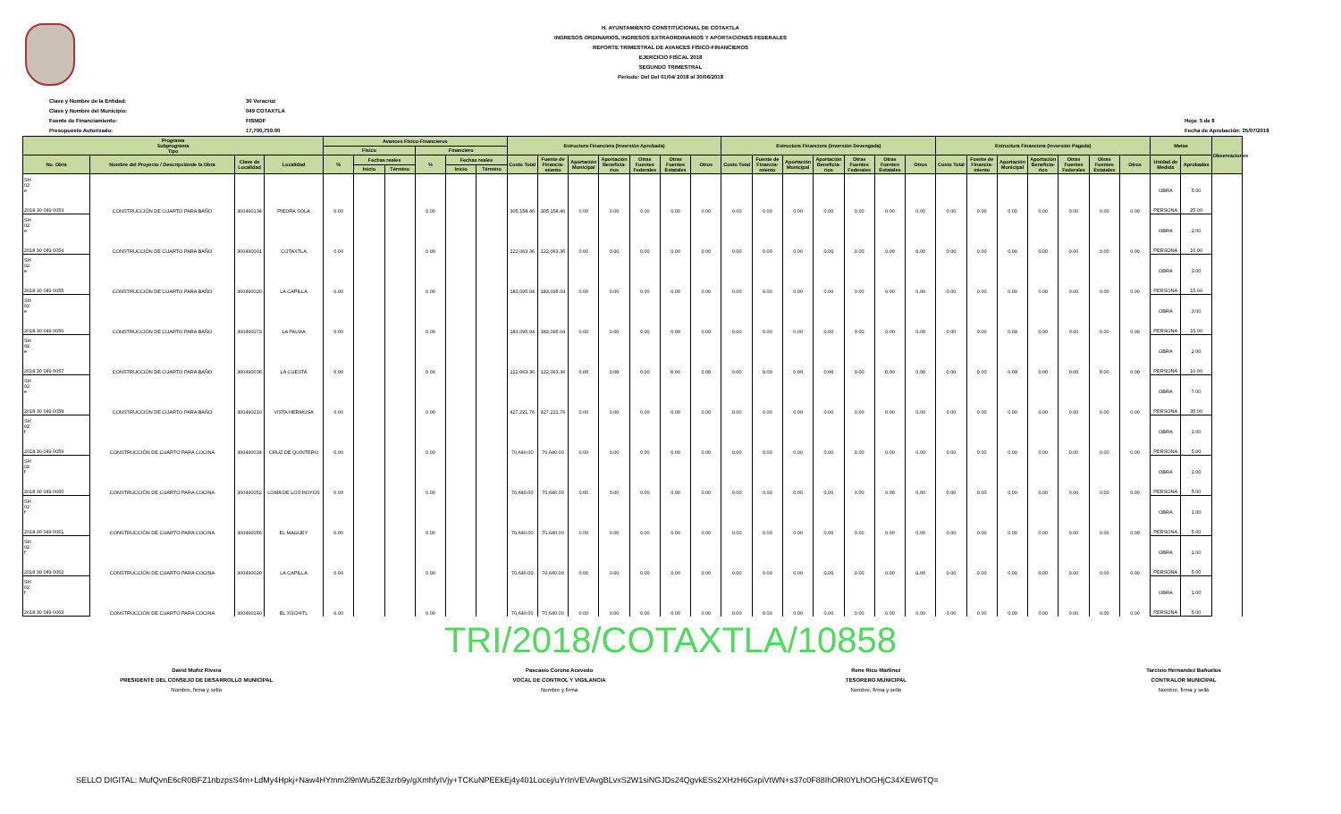H. AYUNTAMIENTO CONSTITUCIONAL DE COTAXTLA
INGRESOS ORDINARIOS, INGRESOS EXTRAORDINARIOS Y APORTACIONES FEDERALES
REPORTE TRIMESTRAL DE AVANCES FÍSICO-FINANCIEROS
EJERCICIO FISCAL 2018
SEGUNDO TRIMESTRAL
Periodo: Del Del 01/04/ 2018 al 30/06/2018
Clave y Nombre de la Entidad:
Clave y Nombre del Municipio:
Fuente de Financiamiento:
Presupuesto Autorizado:
30 Veracruz
049 COTAXTLA
FISMDF
17,700,759.00
Hoja: 5 de 8
Fecha de Aprobación: 25/07/2018
| Programa Subprograma Tipo | | | | Avances Físico-Financieros | | | | | | Estructura Financiera (Inversión Aprobada) | | | | | | | Estructura Financiera (Inversión Devengada) | | | | | | | Estructura Financiera (Inversión Pagada) | | | | | | | Metas | | Observaciones |
| --- | --- | --- | --- | --- | --- | --- | --- | --- | --- | --- | --- | --- | --- | --- | --- | --- | --- | --- | --- | --- | --- | --- | --- | --- | --- | --- | --- | --- | --- | --- | --- | --- | --- |
| | | | | Físico | | | Financiero | | | | | | | | | | | | | | | | | | | | | | | | | | |
| No. Obra | Nombre del Proyecto / Descripciónde la Obra | Clave de Localidad | Localidad | % | Fechas reales | | % | Fechas reales | | Costo Total | Fuente de Financia-miento | Aportación Municipal | Aportación Beneficia-rios | Otras Fuentes Federales | Otras Fuentes Estatales | Otros | Costo Total | Fuente de Financia-miento | Aportación Municipal | Aportación Beneficia-rios | Otras Fuentes Federales | Otras Fuentes Estatales | Otros | Costo Total | Fuente de Financia-miento | Aportación Municipal | Aportación Beneficia-rios | Otras Fuentes Federales | Otras Fuentes Estatales | Otros | Unidad de Medida | Aprobadas | |
| | | | | | Inicio | Término | | Inicio | Término | | | | | | | | | | | | | | | | | | | | | | | | |
| SH 02 e | CONSTRUCCIÓN DE CUARTO PARA BAÑO | 300490134 | PIEDRA SOLA | 0.00 | | | 0.00 | | | 305,158.40 | 305,158.40 | 0.00 | 0.00 | 0.00 | 0.00 | 0.00 | 0.00 | 0.00 | 0.00 | 0.00 | 0.00 | 0.00 | 0.00 | 0.00 | 0.00 | 0.00 | 0.00 | 0.00 | 0.00 | 0.00 | OBRA | 5.00 | |
| 2018 30 049 0053 | | | | | | | | | | | | | | | | | | | | | | | | | | | | | | | PERSONA | 25.00 | |
| SH 02 e | CONSTRUCCIÓN DE CUARTO PARA BAÑO | 300490001 | COTAXTLA | 0.00 | | | 0.00 | | | 122,063.36 | 122,063.36 | 0.00 | 0.00 | 0.00 | 0.00 | 0.00 | 0.00 | 0.00 | 0.00 | 0.00 | 0.00 | 0.00 | 0.00 | 0.00 | 0.00 | 0.00 | 0.00 | 0.00 | 0.00 | 0.00 | OBRA | 2.00 | |
| 2018 30 049 0054 | | | | | | | | | | | | | | | | | | | | | | | | | | | | | | | PERSONA | 10.00 | |
| SH 02 e | CONSTRUCCIÓN DE CUARTO PARA BAÑO | 300490020 | LA CAPILLA | 0.00 | | | 0.00 | | | 183,095.04 | 183,095.04 | 0.00 | 0.00 | 0.00 | 0.00 | 0.00 | 0.00 | 0.00 | 0.00 | 0.00 | 0.00 | 0.00 | 0.00 | 0.00 | 0.00 | 0.00 | 0.00 | 0.00 | 0.00 | 0.00 | OBRA | 3.00 | |
| 2018 30 049 0055 | | | | | | | | | | | | | | | | | | | | | | | | | | | | | | | PERSONA | 15.00 | |
| SH 02 e | CONSTRUCCIÓN DE CUARTO PARA BAÑO | 300490073 | LA PALMA | 0.00 | | | 0.00 | | | 183,095.04 | 183,095.04 | 0.00 | 0.00 | 0.00 | 0.00 | 0.00 | 0.00 | 0.00 | 0.00 | 0.00 | 0.00 | 0.00 | 0.00 | 0.00 | 0.00 | 0.00 | 0.00 | 0.00 | 0.00 | 0.00 | OBRA | 3.00 | |
| 2018 30 049 0056 | | | | | | | | | | | | | | | | | | | | | | | | | | | | | | | PERSONA | 15.00 | |
| SH 02 e | CONSTRUCCIÓN DE CUARTO PARA BAÑO | 300490036 | LA CUESTA | 0.00 | | | 0.00 | | | 122,063.36 | 122,063.36 | 0.00 | 0.00 | 0.00 | 0.00 | 0.00 | 0.00 | 0.00 | 0.00 | 0.00 | 0.00 | 0.00 | 0.00 | 0.00 | 0.00 | 0.00 | 0.00 | 0.00 | 0.00 | 0.00 | OBRA | 2.00 | |
| 2018 30 049 0057 | | | | | | | | | | | | | | | | | | | | | | | | | | | | | | | PERSONA | 10.00 | |
| SH 02 e | CONSTRUCCIÓN DE CUARTO PARA BAÑO | 300490210 | VISTA HERMOSA | 0.00 | | | 0.00 | | | 427,221.76 | 427,221.76 | 0.00 | 0.00 | 0.00 | 0.00 | 0.00 | 0.00 | 0.00 | 0.00 | 0.00 | 0.00 | 0.00 | 0.00 | 0.00 | 0.00 | 0.00 | 0.00 | 0.00 | 0.00 | 0.00 | OBRA | 7.00 | |
| 2018 30 049 0058 | | | | | | | | | | | | | | | | | | | | | | | | | | | | | | | PERSONA | 35.00 | |
| SH 02 f | CONSTRUCCIÓN DE CUARTO PARA COCINA | 300490034 | CRUZ DE QUINTERO | 0.00 | | | 0.00 | | | 70,640.00 | 70,640.00 | 0.00 | 0.00 | 0.00 | 0.00 | 0.00 | 0.00 | 0.00 | 0.00 | 0.00 | 0.00 | 0.00 | 0.00 | 0.00 | 0.00 | 0.00 | 0.00 | 0.00 | 0.00 | 0.00 | OBRA | 1.00 | |
| 2018 30 049 0059 | | | | | | | | | | | | | | | | | | | | | | | | | | | | | | | PERSONA | 5.00 | |
| SH 02 f | CONSTRUCCIÓN DE CUARTO PARA COCINA | 300490052 | LOMA DE LOS HOYOS | 0.00 | | | 0.00 | | | 70,640.00 | 70,640.00 | 0.00 | 0.00 | 0.00 | 0.00 | 0.00 | 0.00 | 0.00 | 0.00 | 0.00 | 0.00 | 0.00 | 0.00 | 0.00 | 0.00 | 0.00 | 0.00 | 0.00 | 0.00 | 0.00 | OBRA | 1.00 | |
| 2018 30 049 0060 | | | | | | | | | | | | | | | | | | | | | | | | | | | | | | | PERSONA | 5.00 | |
| SH 02 f | CONSTRUCCIÓN DE CUARTO PARA COCINA | 300490056 | EL MAGUEY | 0.00 | | | 0.00 | | | 70,640.00 | 70,640.00 | 0.00 | 0.00 | 0.00 | 0.00 | 0.00 | 0.00 | 0.00 | 0.00 | 0.00 | 0.00 | 0.00 | 0.00 | 0.00 | 0.00 | 0.00 | 0.00 | 0.00 | 0.00 | 0.00 | OBRA | 1.00 | |
| 2018 30 049 0061 | | | | | | | | | | | | | | | | | | | | | | | | | | | | | | | PERSONA | 5.00 | |
| SH 02 f | CONSTRUCCIÓN DE CUARTO PARA COCINA | 300490020 | LA CAPILLA | 0.00 | | | 0.00 | | | 70,640.00 | 70,640.00 | 0.00 | 0.00 | 0.00 | 0.00 | 0.00 | 0.00 | 0.00 | 0.00 | 0.00 | 0.00 | 0.00 | 0.00 | 0.00 | 0.00 | 0.00 | 0.00 | 0.00 | 0.00 | 0.00 | OBRA | 1.00 | |
| 2018 30 049 0062 | | | | | | | | | | | | | | | | | | | | | | | | | | | | | | | PERSONA | 5.00 | |
| SH 02 f | CONSTRUCCIÓN DE CUARTO PARA COCINA | 300490140 | EL XÚCHITL | 0.00 | | | 0.00 | | | 70,640.00 | 70,640.00 | 0.00 | 0.00 | 0.00 | 0.00 | 0.00 | 0.00 | 0.00 | 0.00 | 0.00 | 0.00 | 0.00 | 0.00 | 0.00 | 0.00 | 0.00 | 0.00 | 0.00 | 0.00 | 0.00 | OBRA | 1.00 | |
| 2018 30 049 0063 | | | | | | | | | | | | | | | | | | | | | | | | | | | | | | | PERSONA | 5.00 | |
TRI/2018/COTAXTLA/10858
David Muñiz Rivera
PRESIDENTE DEL CONSEJO DE DESARROLLO MUNICIPAL
Nombre, firma y sello
Pascasio Corona Acevedo
VOCAL DE CONTROL Y VIGILANCIA
Nombre y firma
Rene Rico Martinez
TESORERO MUNICIPAL
Nombre, firma y sello
Tarcisio Hernandez Bañuelos
CONTRALOR MUNICIPAL
Nombre, firma y sello
SELLO DIGITAL: MufQvnE6cR0BFZ1nbzpsS4m+LdMy4Hpkj+Naw4HYmm2l9nWu5ZE3zrb9y/gXmhfyIVjy+TCKuNPEEkEj4y401Locej/uYrInVEVAvgBLvxS2W1siNGJDs24QgvkESs2XHzH6GxpiVtWN+s37c0F88IhORI0YLhOGHjC34XEW6TQ=